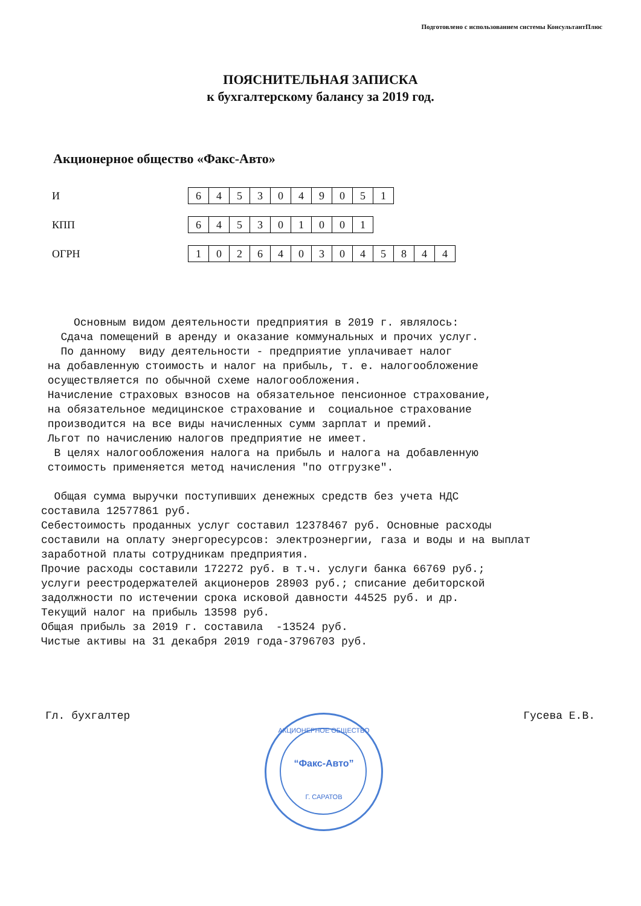Подготовлено с использованием системы КонсультантПлюс
ПОЯСНИТЕЛЬНАЯ ЗАПИСКА
к бухгалтерскому балансу за 2019 год.
Акционерное общество «Факс-Авто»
И
| 6 | 4 | 5 | 3 | 0 | 4 | 9 | 0 | 5 | 1 |
КПП
| 6 | 4 | 5 | 3 | 0 | 1 | 0 | 0 | 1 |
ОГРН
| 1 | 0 | 2 | 6 | 4 | 0 | 3 | 0 | 4 | 5 | 8 | 4 | 4 |
Основным видом деятельности предприятия в 2019 г. являлось: Сдача помещений в аренду и оказание коммунальных и прочих услуг. По данному виду деятельности - предприятие уплачивает налог на добавленную стоимость и налог на прибыль, т. е. налогообложение осуществляется по обычной схеме налогообложения. Начисление страховых взносов на обязательное пенсионное страхование, на обязательное медицинское страхование и социальное страхование производится на все виды начисленных сумм зарплат и премий. Льгот по начислению налогов предприятие не имеет. В целях налогообложения налога на прибыль и налога на добавленную стоимость применяется метод начисления "по отгрузке". Общая сумма выручки поступивших денежных средств без учета НДС составила 12577861 руб. Себестоимость проданных услуг составил 12378467 руб. Основные расходы составили на оплату энергоресурсов: электроэнергии, газа и воды и на выплат заработной платы сотрудникам предприятия. Прочие расходы составили 172272 руб. в т.ч. услуги банка 66769 руб.; услуги реестродержателей акционеров 28903 руб.; списание дебиторской задолжности по истечении срока исковой давности 44525 руб. и др. Текущий налог на прибыль 13598 руб. Общая прибыль за 2019 г. составила -13524 руб. Чистые активы на 31 декабря 2019 года-3796703 руб.
Гл. бухгалтер Гусева Е.В.
АКЦИОНЕРНОЕ ОБЩЕСТВО
“Факс-Авто”
Г. САРАТОВ